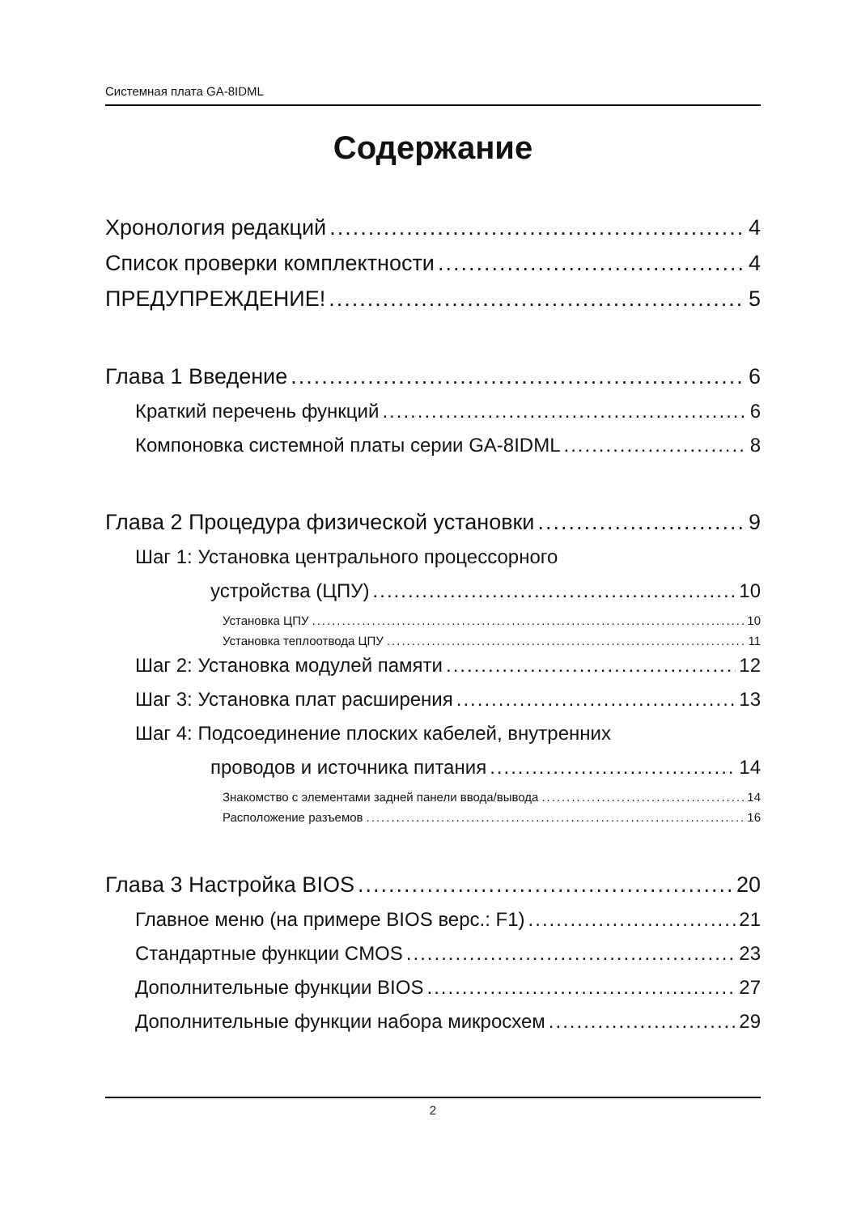Системная плата GA-8IDML
Содержание
Хронология редакций 4
Список проверки комплектности 4
ПРЕДУПРЕЖДЕНИЕ! 5
Глава 1 Введение 6
Краткий перечень функций 6
Компоновка системной платы серии GA-8IDML 8
Глава 2 Процедура физической установки 9
Шаг 1: Установка центрального процессорного
устройства (ЦПУ) 10
Установка ЦПУ 10
Установка теплоотвода ЦПУ 11
Шаг 2: Установка модулей памяти 12
Шаг 3: Установка плат расширения 13
Шаг 4: Подсоединение плоских кабелей, внутренних
проводов и источника питания 14
Знакомство с элементами задней панели ввода/вывода 14
Расположение разъемов 16
Глава 3 Настройка BIOS 20
Главное меню (на примере BIOS верс.: F1) 21
Стандартные функции CMOS 23
Дополнительные функции BIOS 27
Дополнительные функции набора микросхем 29
2